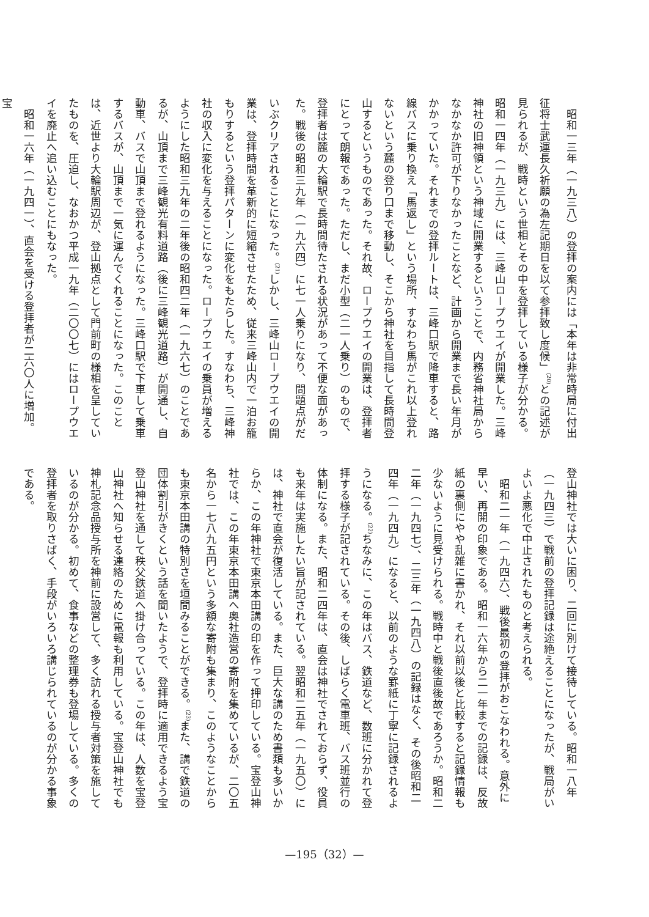昭和一三年（一九三八）の登拝の案内には「本年は非常時局に付出征将士武運長久祈願の為左記期日を以て参拝致し度候」<sup>(20)</sup>との記述が見られるが、戦時という世相とその中を登拝している様子が分かる。昭和一四年（一九三九）には、三峰山ロープウエイが開業した。三峰神社の旧神領という神域に開業するということで、内務省神社局からなかなか許可が下りなかったことなど、計画から開業まで長い年月がかかっていた。それまでの登拝ルートは、三峰口駅で降車すると、路線バスに乗り換え「馬返し」という場所、すなわち馬がこれ以上登れないという麓の登り口まで移動し、そこから神社を目指して長時間登山するというものであった。それ故、ロープウエイの開業は、登拝者にとって朗報であった。ただし、まだ小型（二一人乗り）のもので、登拝者は麓の大輪駅で長時間待たされる状況があって不便な面があった。戦後の昭和三九年（一九六四）に七一人乗りになり、問題点がだいぶクリアされることになった。<sup>(21)</sup>しかし、三峰山ロープウエイの開業は、登拝時間を革新的に短縮させたため、従来三峰山内で一泊お籠もりするという登拝パターンに変化をもたらした。すなわち、三峰神社の収入に変化を与えることになった。ロープウエイの乗員が増えるようにした昭和三九年の二年後の昭和四二年（一九六七）のことであるが、山頂まで三峰観光有料道路（後に三峰観光道路）が開通し、自動車、バスで山頂まで登れるようになった。三峰口駅で下車して乗車するバスが、山頂まで一気に運んでくれることになった。このことは、近世より大輪駅周辺が、登山拠点として門前町の様相を呈していたものを、圧迫し、なおかつ平成一九年（二〇〇七）にはロープウエイを廃止へ追い込むことにもなった。
昭和一六年（一九四一）、直会を受ける登拝者が二六〇人に増加。宝
登山神社では大いに困り、二回に別けて接待している。昭和一八年（一九四三）で戦前の登拝記録は途絶えることになったが、戦局がいよいよ悪化で中止されたものと考えられる。
昭和二一年（一九四六）、戦後最初の登拝がおこなわれる。意外に早い、再開の印象である。昭和一六年から二一年までの記録は、反故紙の裏側にやや乱雑に書かれ、それ以前以後と比較すると記録情報も少ないように見受けられる。戦時中と戦後直後故であろうか。昭和二二年（一九四七）、二三年（一九四八）の記録はなく、その後昭和二四年（一九四九）になると、以前のような罫紙に丁寧に記録されるようになる。<sup>(22)</sup>ちなみに、この年はバス、鉄道など、数班に分かれて登拝する様子が記されている。その後、しばらく電車班、バス班並行の体制になる。また、昭和二四年は、直会は神社でされておらず、役員も来年は実施したい旨が記されている。翌昭和二五年（一九五〇）には、神社で直会が復活している。また、巨大な講のため書類も多いからか、この年神社で東京本田講の印を作って押印している。宝登山神社では、この年東京本田講へ奥社造営の寄附を集めているが、二〇五名から一七八九五円という多額な寄附も集まり、このようなことからも東京本田講の特別さを垣間みることができる。<sup>(23)</sup>また、講で鉄道の団体割引がきくという話を聞いたようで、登拝時に適用できるよう宝登山神社を通して秩父鉄道へ掛け合っている。この年は、人数を宝登山神社へ知らせる連絡のために電報も利用している。宝登山神社でも神札記念品授与所を神前に設営して、多く訪れる授与者対策を施しているのが分かる。初めて、食事などの整理券も登場している。多くの登拝者を取りさばく、手段がいろいろ講じられているのが分かる事象である。
—195（32）—